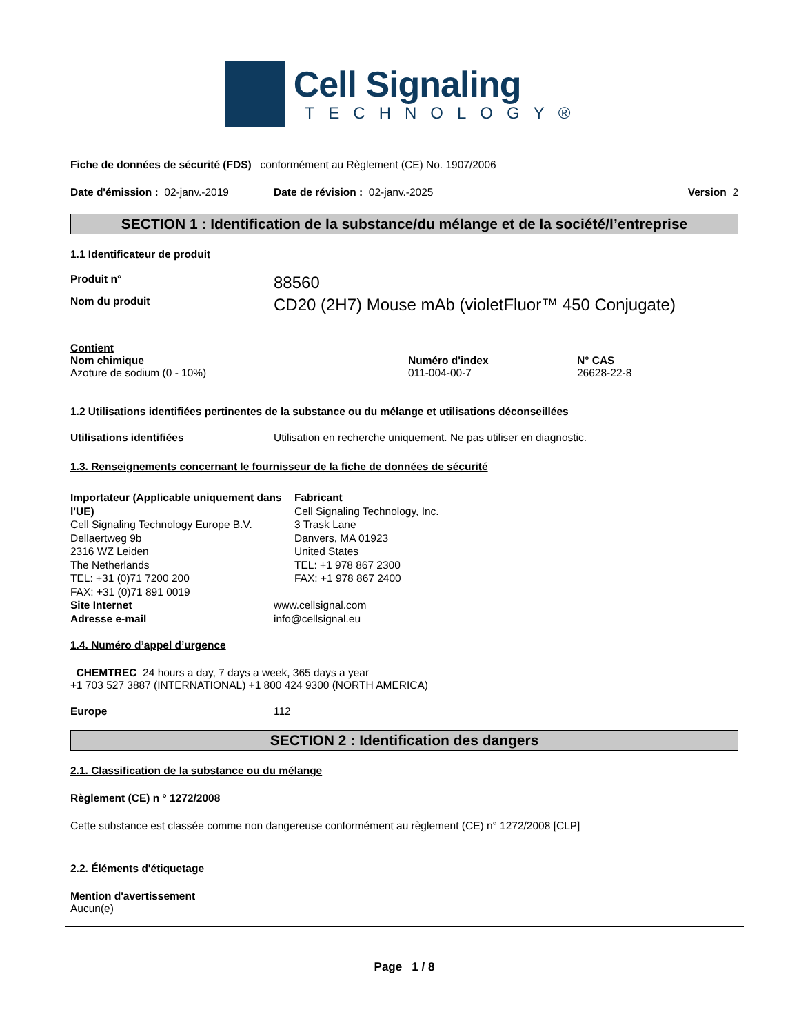Cell Signaling
TECHNOLOGY®
Fiche de données de sécurité (FDS) conformément au Règlement (CE) No. 1907/2006
Date d'émission : 02-janv.-2019
Date de révision : 02-janv.-2025
Version 2
SECTION 1 : Identification de la substance/du mélange et de la société/l’entreprise
1.1 Identificateur de produit
Produit n°
88560
Nom du produit
CD20 (2H7) Mouse mAb (violetFluor™ 450 Conjugate)
Contient
Nom chimique
Azoture de sodium (0 - 10%)
Numéro d'index
011-004-00-7
N° CAS
26628-22-8
1.2 Utilisations identifiées pertinentes de la substance ou du mélange et utilisations déconseillées
Utilisations identifiées Utilisation en recherche uniquement. Ne pas utiliser en diagnostic.
1.3. Renseignements concernant le fournisseur de la fiche de données de sécurité
Importateur (Applicable uniquement dans l'UE)
Cell Signaling Technology Europe B.V.
Dellaertweg 9b
2316 WZ Leiden
The Netherlands
TEL: +31 (0)71 7200 200
FAX: +31 (0)71 891 0019
Fabricant
Cell Signaling Technology, Inc.
3 Trask Lane
Danvers, MA 01923
United States
TEL: +1 978 867 2300
FAX: +1 978 867 2400
Site Internet
Adresse e-mail
www.cellsignal.com
info@cellsignal.eu
1.4. Numéro d’appel d’urgence
CHEMTREC 24 hours a day, 7 days a week, 365 days a year
+1 703 527 3887 (INTERNATIONAL) +1 800 424 9300 (NORTH AMERICA)
Europe 112
SECTION 2 : Identification des dangers
2.1. Classification de la substance ou du mélange
Règlement (CE) n ° 1272/2008
Cette substance est classée comme non dangereuse conformément au règlement (CE) n° 1272/2008 [CLP]
2.2. Éléments d'étiquetage
Mention d'avertissement
Aucun(e)
Page 1 / 8